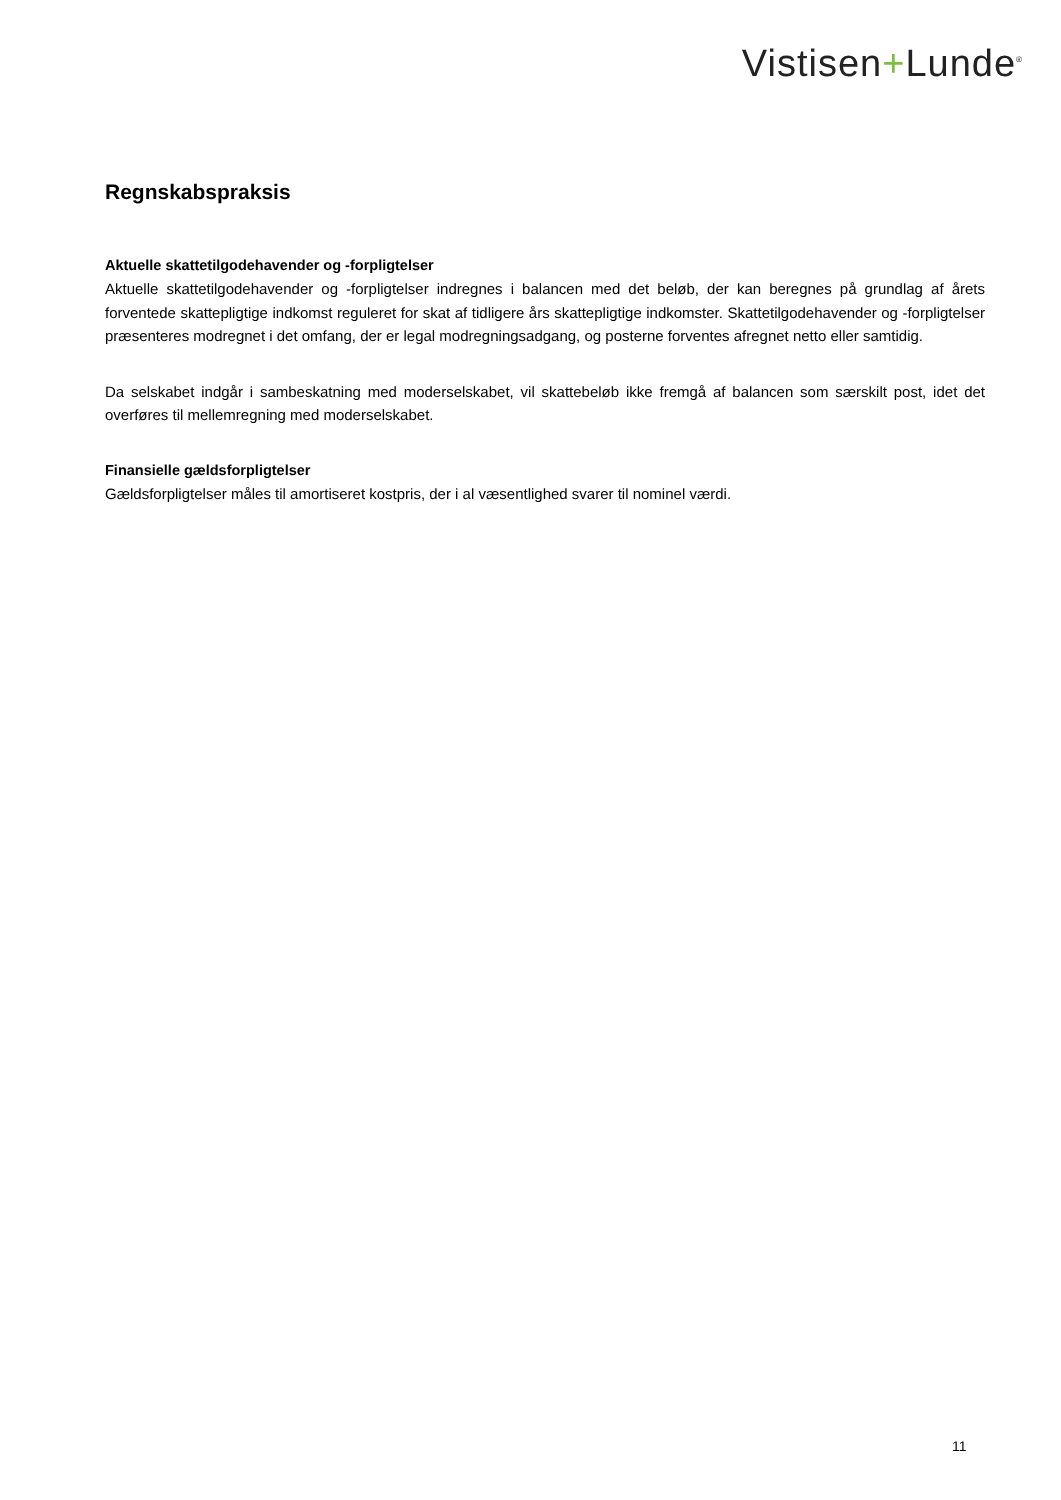Vistisen+Lunde<sup>®</sup>
Regnskabspraksis
Aktuelle skattetilgodehavender og -forpligtelser
Aktuelle skattetilgodehavender og -forpligtelser indregnes i balancen med det beløb, der kan beregnes på grundlag af årets forventede skattepligtige indkomst reguleret for skat af tidligere års skattepligtige indkomster. Skattetilgodehavender og -forpligtelser præsenteres modregnet i det omfang, der er legal modregningsadgang, og posterne forventes afregnet netto eller samtidig.
Da selskabet indgår i sambeskatning med moderselskabet, vil skattebeløb ikke fremgå af balancen som særskilt post, idet det overføres til mellemregning med moderselskabet.
Finansielle gældsforpligtelser
Gældsforpligtelser måles til amortiseret kostpris, der i al væsentlighed svarer til nominel værdi.
11